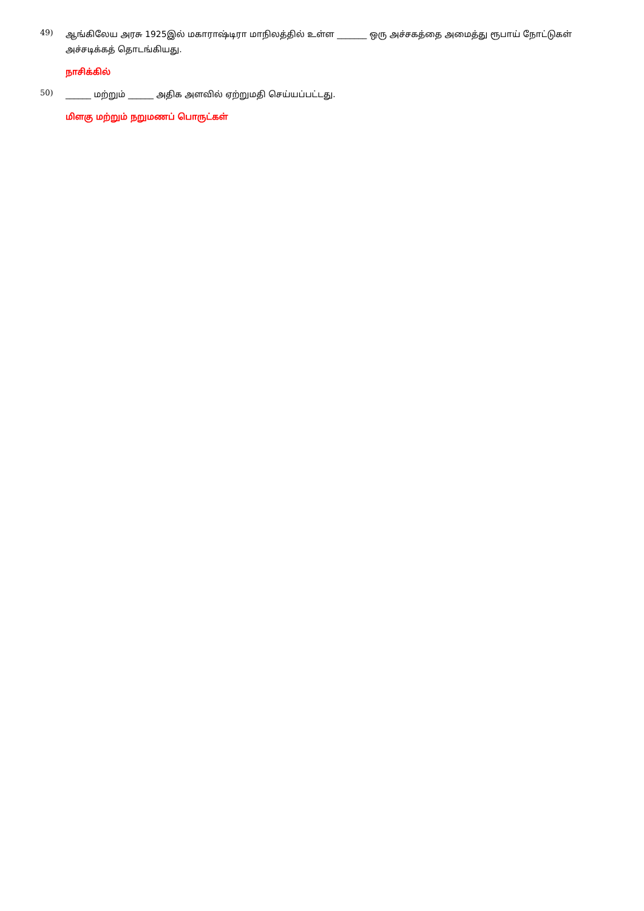49)
ஆங்கிலேய அரசு 1925இல் மகாராஷ்டிரா மாநிலத்தில் உள்ள _______ ஒரு அச்சகத்தை அமைத்து ரூபாய் நோட்டுகள் அச்சடிக்கத் தொடங்கியது.
நாசிக்கில்
50)
______ மற்றும் ______ அதிக அளவில் ஏற்றுமதி செய்யப்பட்டது.
மிளகு மற்றும் நறுமணப் பொருட்கள்